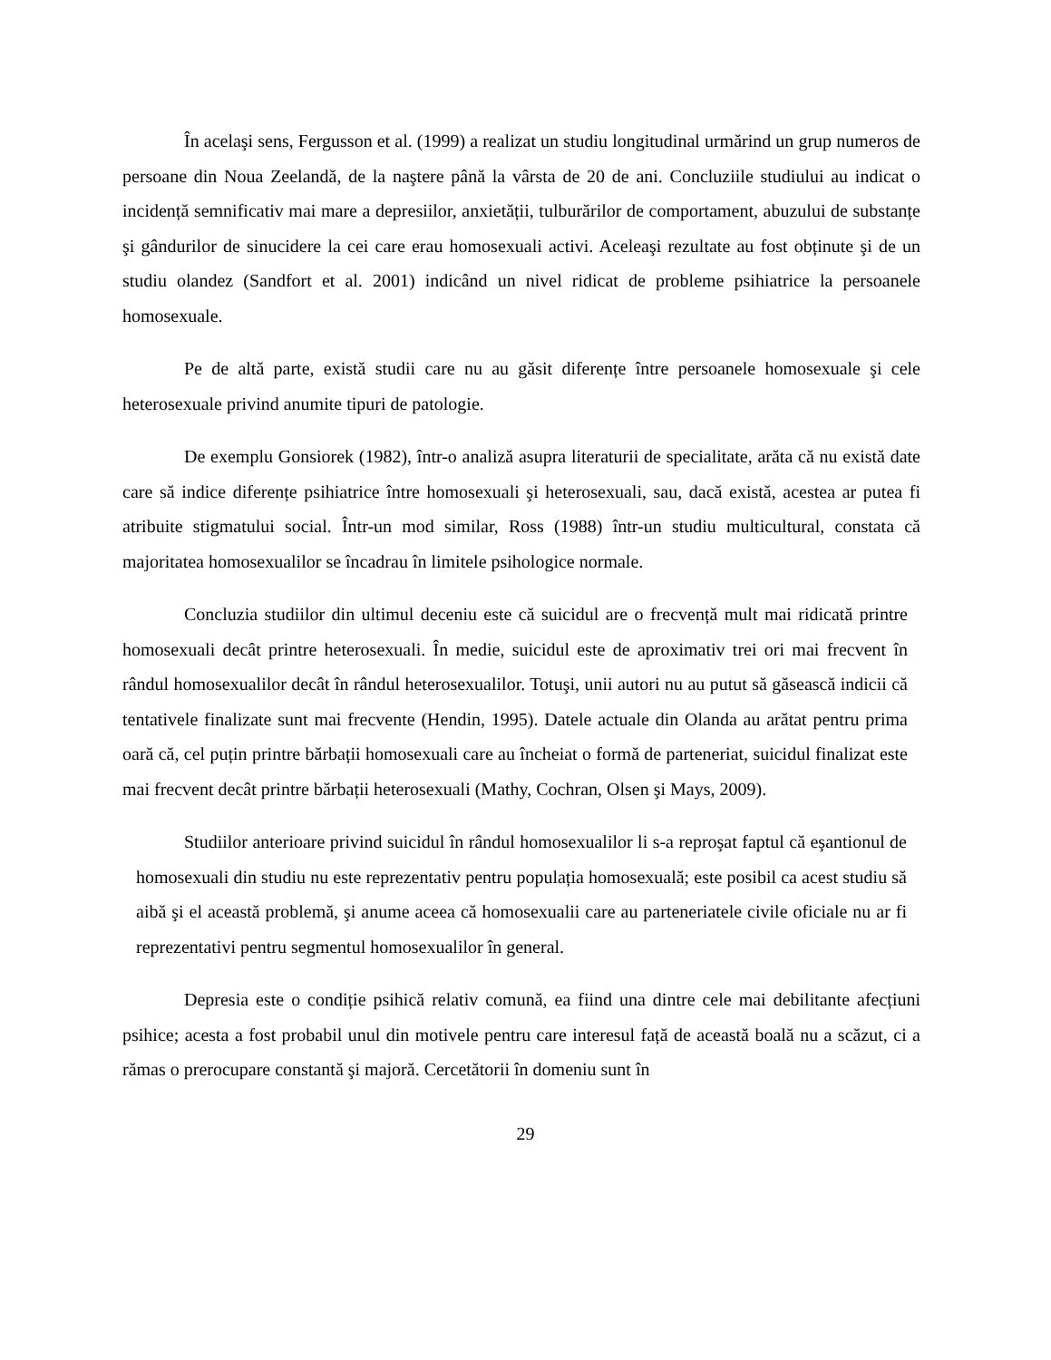În acelaşi sens, Fergusson et al. (1999) a realizat un studiu longitudinal urmărind un grup numeros de persoane din Noua Zeelandă, de la naştere până la vârsta de 20 de ani. Concluziile studiului au indicat o incidență semnificativ mai mare a depresiilor, anxietății, tulburărilor de comportament, abuzului de substanțe şi gândurilor de sinucidere la cei care erau homosexuali activi. Aceleaşi rezultate au fost obținute şi de un studiu olandez (Sandfort et al. 2001) indicând un nivel ridicat de probleme psihiatrice la persoanele homosexuale.
Pe de altă parte, există studii care nu au găsit diferențe între persoanele homosexuale şi cele heterosexuale privind anumite tipuri de patologie.
De exemplu Gonsiorek (1982), într-o analiză asupra literaturii de specialitate, arăta că nu există date care să indice diferențe psihiatrice între homosexuali şi heterosexuali, sau, dacă există, acestea ar putea fi atribuite stigmatului social. Într-un mod similar, Ross (1988) într-un studiu multicultural, constata că majoritatea homosexualilor se încadrau în limitele psihologice normale.
Concluzia studiilor din ultimul deceniu este că suicidul are o frecvență mult mai ridicată printre homosexuali decât printre heterosexuali. În medie, suicidul este de aproximativ trei ori mai frecvent în rândul homosexualilor decât în rândul heterosexualilor. Totuşi, unii autori nu au putut să găsească indicii că tentativele finalizate sunt mai frecvente (Hendin, 1995). Datele actuale din Olanda au arătat pentru prima oară că, cel puțin printre bărbații homosexuali care au încheiat o formă de parteneriat, suicidul finalizat este mai frecvent decât printre bărbații heterosexuali (Mathy, Cochran, Olsen şi Mays, 2009).
Studiilor anterioare privind suicidul în rândul homosexualilor li s-a reproşat faptul că eşantionul de homosexuali din studiu nu este reprezentativ pentru populația homosexuală; este posibil ca acest studiu să aibă şi el această problemă, şi anume aceea că homosexualii care au parteneriatele civile oficiale nu ar fi reprezentativi pentru segmentul homosexualilor în general.
Depresia este o condiție psihică relativ comună, ea fiind una dintre cele mai debilitante afecțiuni psihice; acesta a fost probabil unul din motivele pentru care interesul față de această boală nu a scăzut, ci a rămas o prerocupare constantă şi majoră. Cercetătorii în domeniu sunt în
29